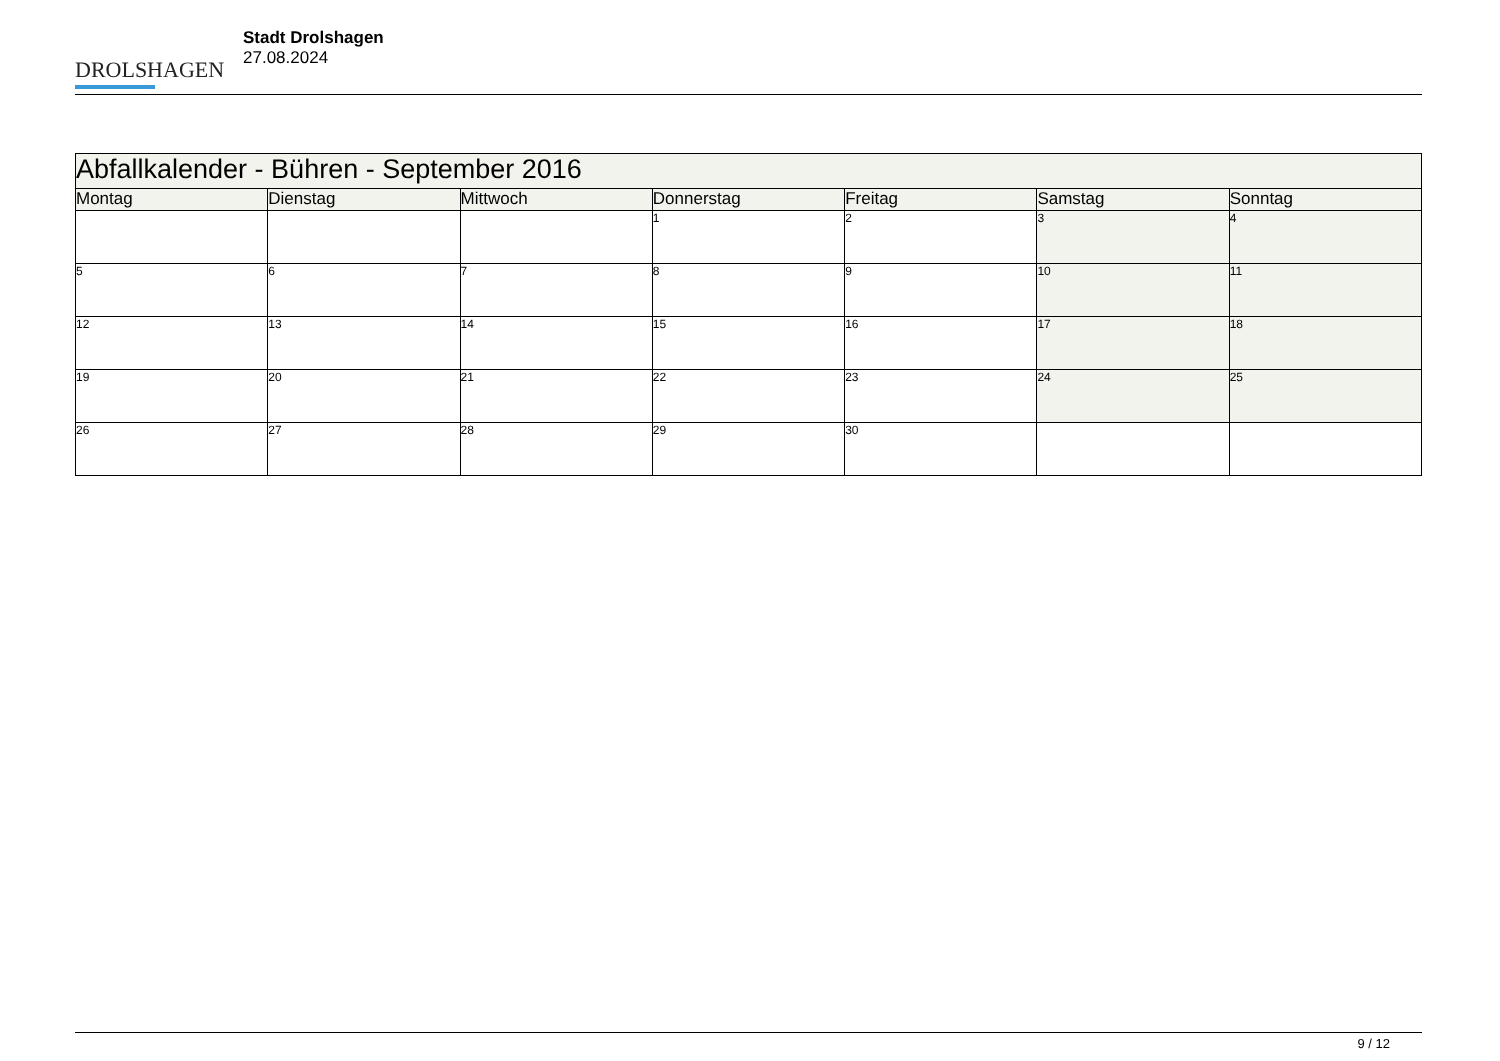DROLSHAGEN
Stadt Drolshagen
27.08.2024
| Abfallkalender - Bühren - September 2016 | | | | | | |
| Montag | Dienstag | Mittwoch | Donnerstag | Freitag | Samstag | Sonntag |
| | | | 1 | 2 | 3 | 4 |
| 5 | 6 | 7 | 8 | 9 | 10 | 11 |
| 12 | 13 | 14 | 15 | 16 | 17 | 18 |
| 19 | 20 | 21 | 22 | 23 | 24 | 25 |
| 26 | 27 | 28 | 29 | 30 | | |
9 / 12